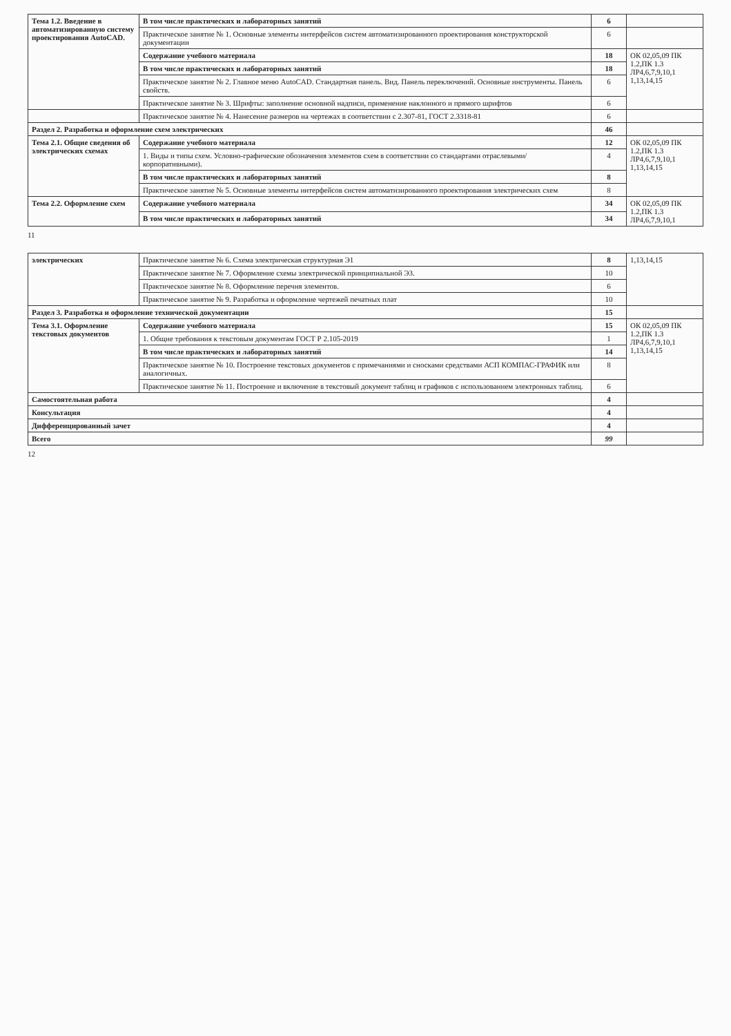| Тема 1.2. Введение в автоматизированную систему проектирования AutoCAD. | В том числе практических и лабораторных занятий | 6 | |
| | Практическое занятие № 1. Основные элементы интерфейсов систем автоматизированного проектирования конструкторской документации | 6 | |
| | Содержание учебного материала | 18 | ОК 02,05,09 ПК 1.2,ПК 1.3 ЛР4,6,7,9,10,1 1,13,14,15 |
| | В том числе практических и лабораторных занятий | 18 | |
| | Практическое занятие № 2. Главное меню AutoCAD. Стандартная панель. Вид. Панель переключений. Основные инструменты. Панель свойств. | 6 | |
| | Практическое занятие № 3. Шрифты: заполнение основной надписи, применение наклонного и прямого шрифтов | 6 | |
| | Практическое занятие № 4. Нанесение размеров на чертежах в соответствии с 2.307-81, ГОСТ 2.3318-81 | 6 | |
| Раздел 2. Разработка и оформление схем электрических | | 46 | |
| Тема 2.1. Общие сведения об электрических схемах | Содержание учебного материала | 12 | ОК 02,05,09 ПК 1.2,ПК 1.3 ЛР4,6,7,9,10,1 1,13,14,15 |
| | 1. Виды и типы схем. Условно-графические обозначения элементов схем в соответствии со стандартами отраслевыми/ корпоративными). | 4 | |
| | В том числе практических и лабораторных занятий | 8 | |
| | Практическое занятие № 5. Основные элементы интерфейсов систем автоматизированного проектирования электрических схем | 8 | |
| Тема 2.2. Оформление схем | Содержание учебного материала | 34 | ОК 02,05,09 ПК 1.2,ПК 1.3 ЛР4,6,7,9,10,1 |
| | В том числе практических и лабораторных занятий | 34 | |
11
| электрических | Практическое занятие № 6. Схема электрическая структурная Э1 | 8 | 1,13,14,15 |
| | Практическое занятие № 7. Оформление схемы электрической принципиальной Э3. | 10 | |
| | Практическое занятие № 8. Оформление перечня элементов. | 6 | |
| | Практическое занятие № 9. Разработка и оформление чертежей печатных плат | 10 | |
| Раздел 3. Разработка и оформление технической документации | | 15 | |
| Тема 3.1. Оформление текстовых документов | Содержание учебного материала | 15 | ОК 02,05,09 ПК 1.2,ПК 1.3 ЛР4,6,7,9,10,1 1,13,14,15 |
| | 1. Общие требования к текстовым документам ГОСТ Р 2.105-2019 | 1 | |
| | В том числе практических и лабораторных занятий | 14 | |
| | Практическое занятие № 10. Построение текстовых документов с примечаниями и сносками средствами АСП КОМПАС-ГРАФИК или аналогичных. | 8 | |
| | Практическое занятие № 11. Построение и включение в текстовый документ таблиц и графиков с использованием электронных таблиц. | 6 | |
| Самостоятельная работа | | 4 | |
| Консультация | | 4 | |
| Дифференцированный зачет | | 4 | |
| Всего | | 99 | |
12